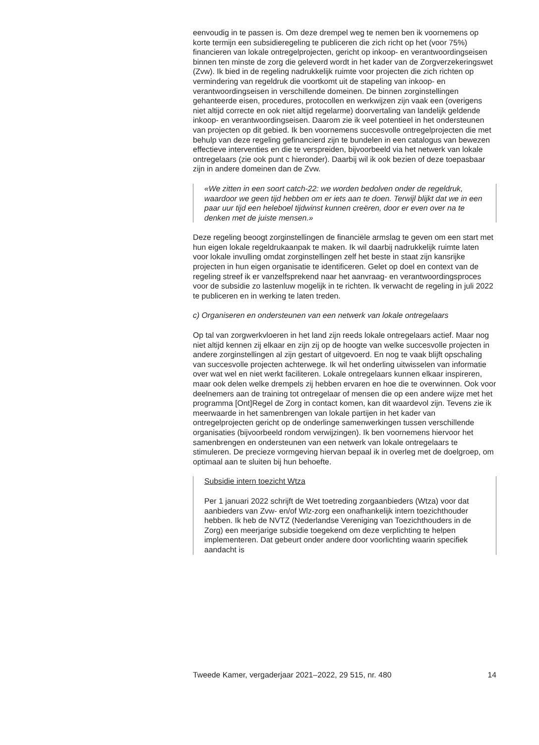eenvoudig in te passen is. Om deze drempel weg te nemen ben ik voornemens op korte termijn een subsidieregeling te publiceren die zich richt op het (voor 75%) financieren van lokale ontregelprojecten, gericht op inkoop- en verantwoordingseisen binnen ten minste de zorg die geleverd wordt in het kader van de Zorgverzekeringswet (Zvw). Ik bied in de regeling nadrukkelijk ruimte voor projecten die zich richten op vermindering van regeldruk die voortkomt uit de stapeling van inkoop- en verantwoordingseisen in verschillende domeinen. De binnen zorginstellingen gehanteerde eisen, procedures, protocollen en werkwijzen zijn vaak een (overigens niet altijd correcte en ook niet altijd regelarme) doorvertaling van landelijk geldende inkoop- en verantwoordingseisen. Daarom zie ik veel potentieel in het ondersteunen van projecten op dit gebied. Ik ben voornemens succesvolle ontregelprojecten die met behulp van deze regeling gefinancierd zijn te bundelen in een catalogus van bewezen effectieve interventies en die te verspreiden, bijvoorbeeld via het netwerk van lokale ontregelaars (zie ook punt c hieronder). Daarbij wil ik ook bezien of deze toepasbaar zijn in andere domeinen dan de Zvw.
«We zitten in een soort catch-22: we worden bedolven onder de regeldruk, waardoor we geen tijd hebben om er iets aan te doen. Terwijl blijkt dat we in een paar uur tijd een heleboel tijdwinst kunnen creëren, door er even over na te denken met de juiste mensen.»
Deze regeling beoogt zorginstellingen de financiële armslag te geven om een start met hun eigen lokale regeldrukaanpak te maken. Ik wil daarbij nadrukkelijk ruimte laten voor lokale invulling omdat zorginstellingen zelf het beste in staat zijn kansrijke projecten in hun eigen organisatie te identificeren. Gelet op doel en context van de regeling streef ik er vanzelfsprekend naar het aanvraag- en verantwoordingsproces voor de subsidie zo lastenluw mogelijk in te richten. Ik verwacht de regeling in juli 2022 te publiceren en in werking te laten treden.
c) Organiseren en ondersteunen van een netwerk van lokale ontregelaars
Op tal van zorgwerkvloeren in het land zijn reeds lokale ontregelaars actief. Maar nog niet altijd kennen zij elkaar en zijn zij op de hoogte van welke succesvolle projecten in andere zorginstellingen al zijn gestart of uitgevoerd. En nog te vaak blijft opschaling van succesvolle projecten achterwege. Ik wil het onderling uitwisselen van informatie over wat wel en niet werkt faciliteren. Lokale ontregelaars kunnen elkaar inspireren, maar ook delen welke drempels zij hebben ervaren en hoe die te overwinnen. Ook voor deelnemers aan de training tot ontregelaar of mensen die op een andere wijze met het programma [Ont]Regel de Zorg in contact komen, kan dit waardevol zijn. Tevens zie ik meerwaarde in het samenbrengen van lokale partijen in het kader van ontregelprojecten gericht op de onderlinge samenwerkingen tussen verschillende organisaties (bijvoorbeeld rondom verwijzingen). Ik ben voornemens hiervoor het samenbrengen en ondersteunen van een netwerk van lokale ontregelaars te stimuleren. De precieze vormgeving hiervan bepaal ik in overleg met de doelgroep, om optimaal aan te sluiten bij hun behoefte.
Subsidie intern toezicht Wtza
Per 1 januari 2022 schrijft de Wet toetreding zorgaanbieders (Wtza) voor dat aanbieders van Zvw- en/of Wlz-zorg een onafhankelijk intern toezichthouder hebben. Ik heb de NVTZ (Nederlandse Vereniging van Toezichthouders in de Zorg) een meerjarige subsidie toegekend om deze verplichting te helpen implementeren. Dat gebeurt onder andere door voorlichting waarin specifiek aandacht is
Tweede Kamer, vergaderjaar 2021–2022, 29 515, nr. 480 14